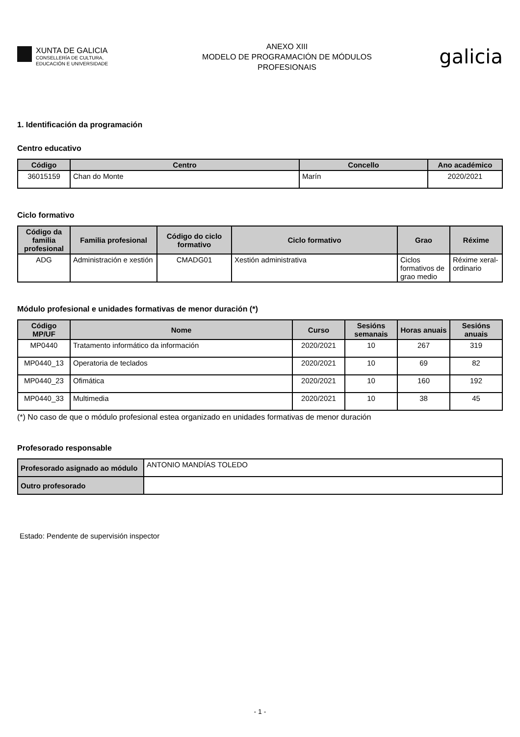XUNTA DE GALICIA
CONSELLERÍA DE CULTURA,
EDUCACIÓN E UNIVERSIDADE
ANEXO XIII
MODELO DE PROGRAMACIÓN DE MÓDULOS
PROFESIONAIS
galicia
1. Identificación da programación
Centro educativo
| Código | Centro | Concello | Ano académico |
| --- | --- | --- | --- |
| 36015159 | Chan do Monte | Marín | 2020/2021 |
Ciclo formativo
| Código da familia profesional | Familia profesional | Código do ciclo formativo | Ciclo formativo | Grao | Réxime |
| --- | --- | --- | --- | --- | --- |
| ADG | Administración e xestión | CMADG01 | Xestión administrativa | Ciclos formativos de grao medio | Réxime xeral-ordinario |
Módulo profesional e unidades formativas de menor duración (*)
| Código MP/UF | Nome | Curso | Sesións semanais | Horas anuais | Sesións anuais |
| --- | --- | --- | --- | --- | --- |
| MP0440 | Tratamento informático da información | 2020/2021 | 10 | 267 | 319 |
| MP0440_13 | Operatoria de teclados | 2020/2021 | 10 | 69 | 82 |
| MP0440_23 | Ofimática | 2020/2021 | 10 | 160 | 192 |
| MP0440_33 | Multimedia | 2020/2021 | 10 | 38 | 45 |
(*) No caso de que o módulo profesional estea organizado en unidades formativas de menor duración
Profesorado responsable
| Profesorado asignado ao módulo | ANTONIO MANDÍAS TOLEDO |
| Outro profesorado | |
Estado: Pendente de supervisión inspector
- 1 -